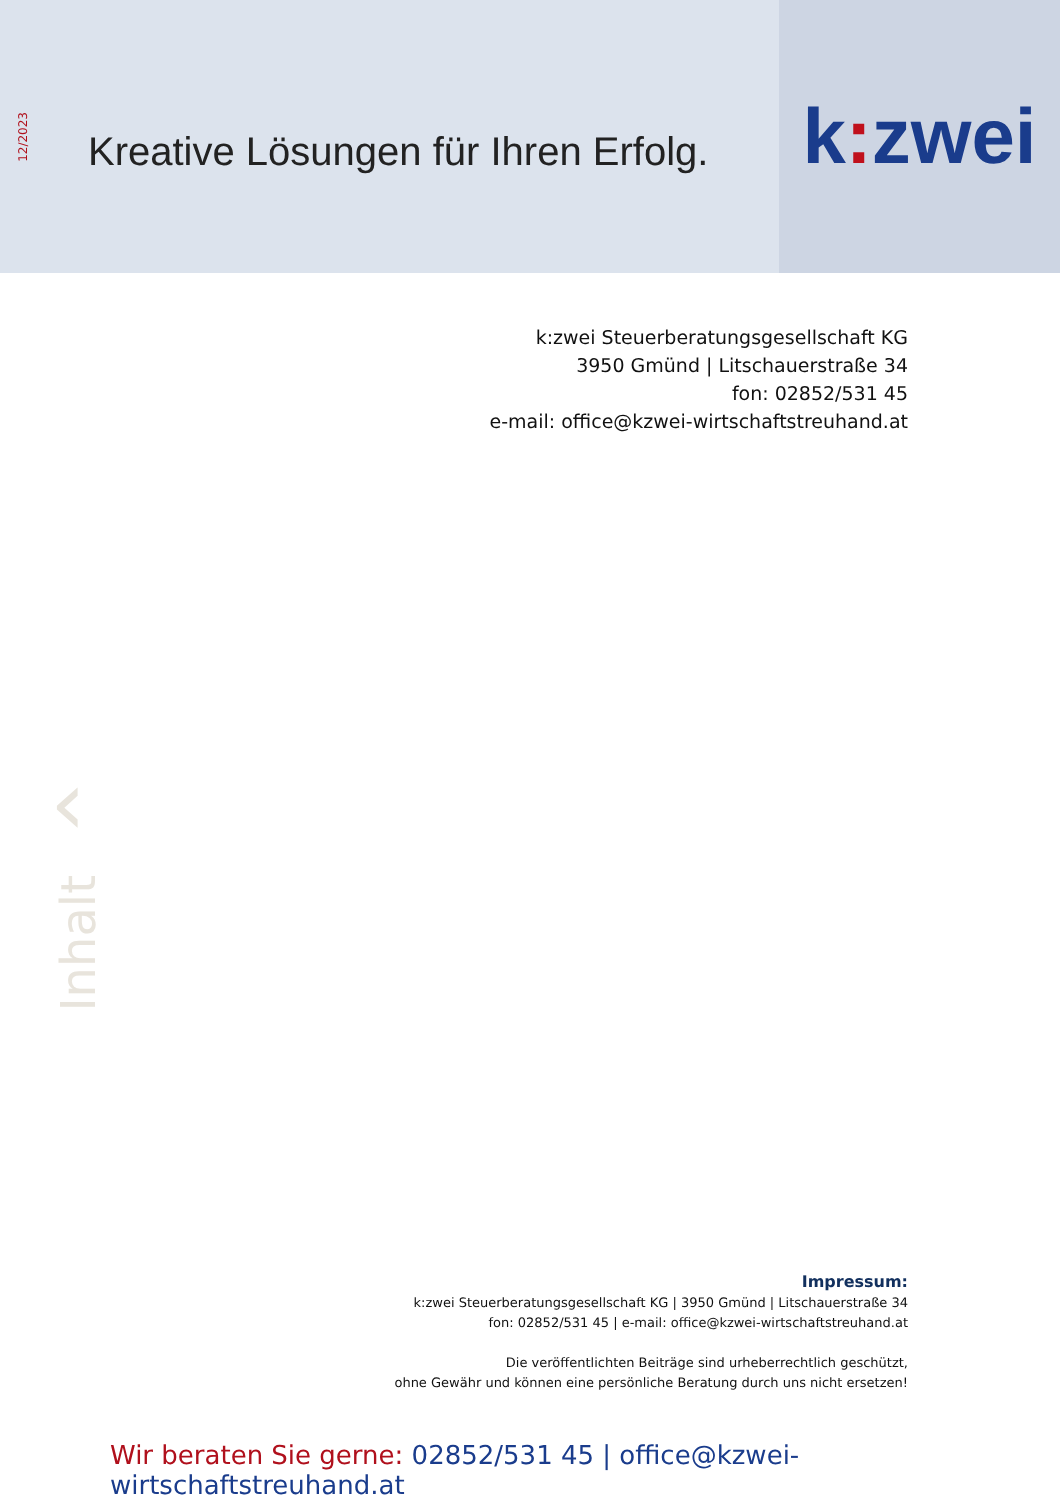12/2023
Kreative Lösungen für Ihren Erfolg.
k: zwei
k:zwei Steuerberatungsgesellschaft KG
3950 Gmünd | Litschauerstraße 34
fon: 02852/531 45
e-mail: office@kzwei-wirtschaftstreuhand.at
‹
Inhalt
Impressum:
k:zwei Steuerberatungsgesellschaft KG | 3950 Gmünd | Litschauerstraße 34
fon: 02852/531 45 | e-mail: office@kzwei-wirtschaftstreuhand.at
Die veröffentlichten Beiträge sind urheberrechtlich geschützt,
ohne Gewähr und können eine persönliche Beratung durch uns nicht ersetzen!
Wir beraten Sie gerne: 02852/531 45 | office@kzwei-wirtschaftstreuhand.at